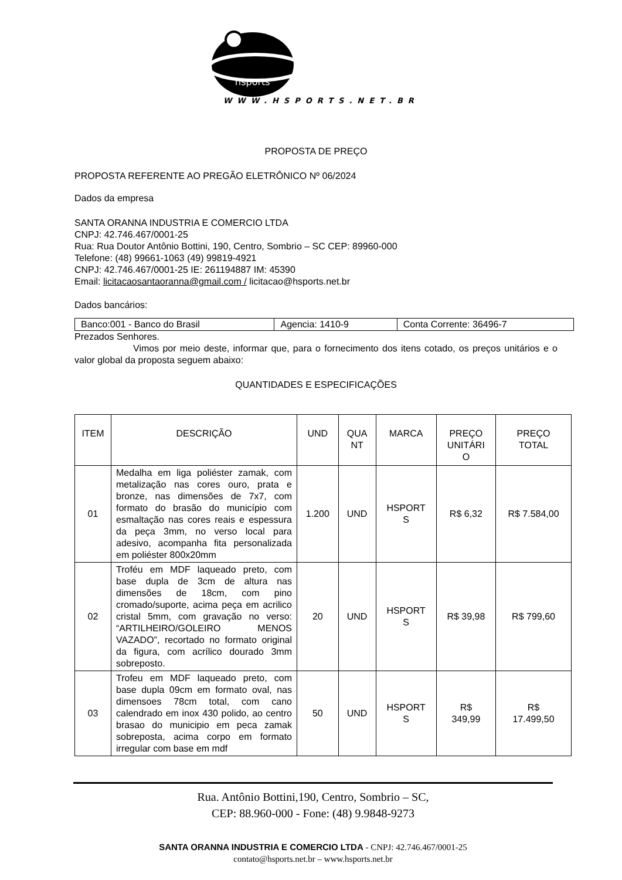hsports
WWW.HSPORTS.NET.BR
PROPOSTA DE PREÇO
PROPOSTA REFERENTE AO PREGÃO ELETRÔNICO Nº 06/2024
Dados da empresa
SANTA ORANNA INDUSTRIA E COMERCIO LTDA
CNPJ: 42.746.467/0001-25
Rua: Rua Doutor Antônio Bottini, 190, Centro, Sombrio – SC CEP: 89960-000
Telefone: (48) 99661-1063 (49) 99819-4921
CNPJ: 42.746.467/0001-25 IE: 261194887 IM: 45390
Email: licitacaosantaoranna@gmail.com / licitacao@hsports.net.br
Dados bancários:
| Banco:001 - Banco do Brasil | Agencia: 1410-9 | Conta Corrente: 36496-7 |
Prezados Senhores.
Vimos por meio deste, informar que, para o fornecimento dos itens cotado, os preços unitários e o valor global da proposta seguem abaixo:
QUANTIDADES E ESPECIFICAÇÕES
| ITEM | DESCRIÇÃO | UND | QUA NT | MARCA | PREÇO UNITÁRI O | PREÇO TOTAL |
| --- | --- | --- | --- | --- | --- | --- |
| 01 | Medalha em liga poliéster zamak, com metalização nas cores ouro, prata e bronze, nas dimensões de 7x7, com formato do brasão do município com esmaltação nas cores reais e espessura da peça 3mm, no verso local para adesivo, acompanha fita personalizada em poliéster 800x20mm | 1.200 | UND | HSPORT S | R$ 6,32 | R$ 7.584,00 |
| 02 | Troféu em MDF laqueado preto, com base dupla de 3cm de altura nas dimensões de 18cm, com pino cromado/suporte, acima peça em acrilico cristal 5mm, com gravação no verso: “ARTILHEIRO/GOLEIRO MENOS VAZADO”, recortado no formato original da figura, com acrílico dourado 3mm sobreposto. | 20 | UND | HSPORT S | R$ 39,98 | R$ 799,60 |
| 03 | Trofeu em MDF laqueado preto, com base dupla 09cm em formato oval, nas dimensoes 78cm total, com cano calendrado em inox 430 polido, ao centro brasao do municipio em peca zamak sobreposta, acima corpo em formato irregular com base em mdf | 50 | UND | HSPORT S | R$ 349,99 | R$ 17.499,50 |
Rua. Antônio Bottini,190, Centro, Sombrio – SC,
CEP: 88.960-000 - Fone: (48) 9.9848-9273
SANTA ORANNA INDUSTRIA E COMERCIO LTDA - CNPJ: 42.746.467/0001-25
contato@hsports.net.br – www.hsports.net.br